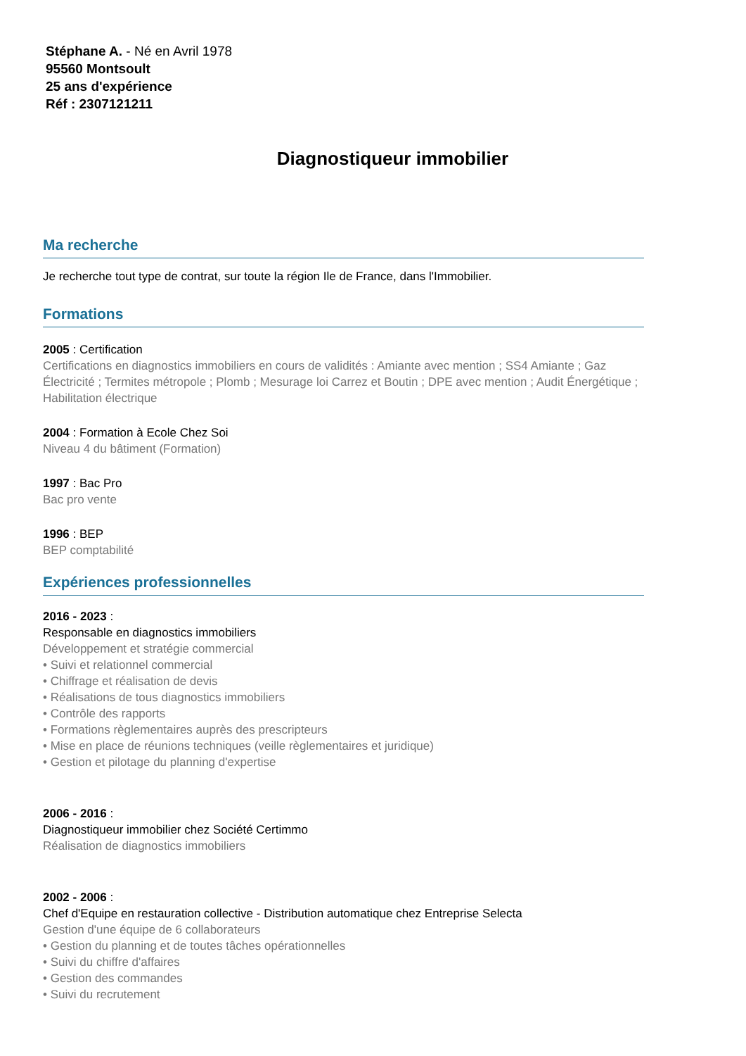Stéphane A. - Né en Avril 1978
95560 Montsoult
25 ans d'expérience
Réf : 2307121211
Diagnostiqueur immobilier
Ma recherche
Je recherche tout type de contrat, sur toute la région Ile de France, dans l'Immobilier.
Formations
2005 : Certification
Certifications en diagnostics immobiliers en cours de validités : Amiante avec mention ; SS4 Amiante ; Gaz Électricité ; Termites métropole ; Plomb ; Mesurage loi Carrez et Boutin ; DPE avec mention ; Audit Énergétique ; Habilitation électrique
2004 : Formation à Ecole Chez Soi
Niveau 4 du bâtiment (Formation)
1997 : Bac Pro
Bac pro vente
1996 : BEP
BEP comptabilité
Expériences professionnelles
2016 - 2023 :
Responsable en diagnostics immobiliers
Développement et stratégie commercial
• Suivi et relationnel commercial
• Chiffrage et réalisation de devis
• Réalisations de tous diagnostics immobiliers
• Contrôle des rapports
• Formations règlementaires auprès des prescripteurs
• Mise en place de réunions techniques (veille règlementaires et juridique)
• Gestion et pilotage du planning d'expertise
2006 - 2016 :
Diagnostiqueur immobilier chez Société Certimmo
Réalisation de diagnostics immobiliers
2002 - 2006 :
Chef d'Equipe en restauration collective - Distribution automatique chez Entreprise Selecta
Gestion d'une équipe de 6 collaborateurs
• Gestion du planning et de toutes tâches opérationnelles
• Suivi du chiffre d'affaires
• Gestion des commandes
• Suivi du recrutement